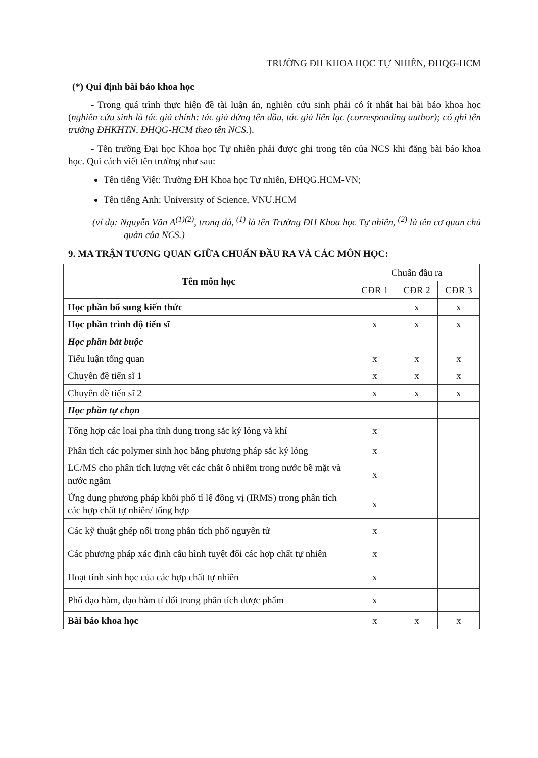TRƯỜNG ĐH KHOA HỌC TỰ NHIÊN, ĐHQG-HCM
(*) Qui định bài báo khoa học
- Trong quá trình thực hiện đề tài luận án, nghiên cứu sinh phải có ít nhất hai bài báo khoa học (nghiên cứu sinh là tác giả chính: tác giả đứng tên đầu, tác giả liên lạc (corresponding author); có ghi tên trường ĐHKHTN, ĐHQG-HCM theo tên NCS.).
- Tên trường Đại học Khoa học Tự nhiên phải được ghi trong tên của NCS khi đăng bài báo khoa học. Qui cách viết tên trường như sau:
Tên tiếng Việt: Trường ĐH Khoa học Tự nhiên, ĐHQG.HCM-VN;
Tên tiếng Anh: University of Science, VNU.HCM
(ví dụ: Nguyễn Văn A<sup>(1)(2)</sup>, trong đó, <sup>(1)</sup> là tên Trường ĐH Khoa học Tự nhiên, <sup>(2)</sup> là tên cơ quan chủ quản của NCS.)
9. MA TRẬN TƯƠNG QUAN GIỮA CHUẨN ĐẦU RA VÀ CÁC MÔN HỌC:
| Tên môn học | Chuẩn đầu ra | | |
| --- | --- | --- | --- |
| | CĐR 1 | CĐR 2 | CĐR 3 |
| Học phần bổ sung kiến thức | | x | x |
| Học phần trình độ tiến sĩ | x | x | x |
| Học phần bắt buộc | | | |
| Tiểu luận tổng quan | x | x | x |
| Chuyên đề tiến sĩ 1 | x | x | x |
| Chuyên đề tiến sĩ 2 | x | x | x |
| Học phần tự chọn | | | |
| Tổng hợp các loại pha tĩnh dung trong sắc ký lỏng và khí | x | | |
| Phân tích các polymer sinh học bằng phương pháp sắc ký lỏng | x | | |
| LC/MS cho phân tích lượng vết các chất ô nhiễm trong nước bề mặt và nước ngầm | x | | |
| Ứng dụng phương pháp khối phổ tỉ lệ đồng vị (IRMS) trong phân tích các hợp chất tự nhiên/ tổng hợp | x | | |
| Các kỹ thuật ghép nối trong phân tích phổ nguyên tử | x | | |
| Các phương pháp xác định cấu hình tuyệt đối các hợp chất tự nhiên | x | | |
| Hoạt tính sinh học của các hợp chất tự nhiên | x | | |
| Phổ đạo hàm, đạo hàm tỉ đối trong phân tích dược phẩm | x | | |
| Bài báo khoa học | x | x | x |